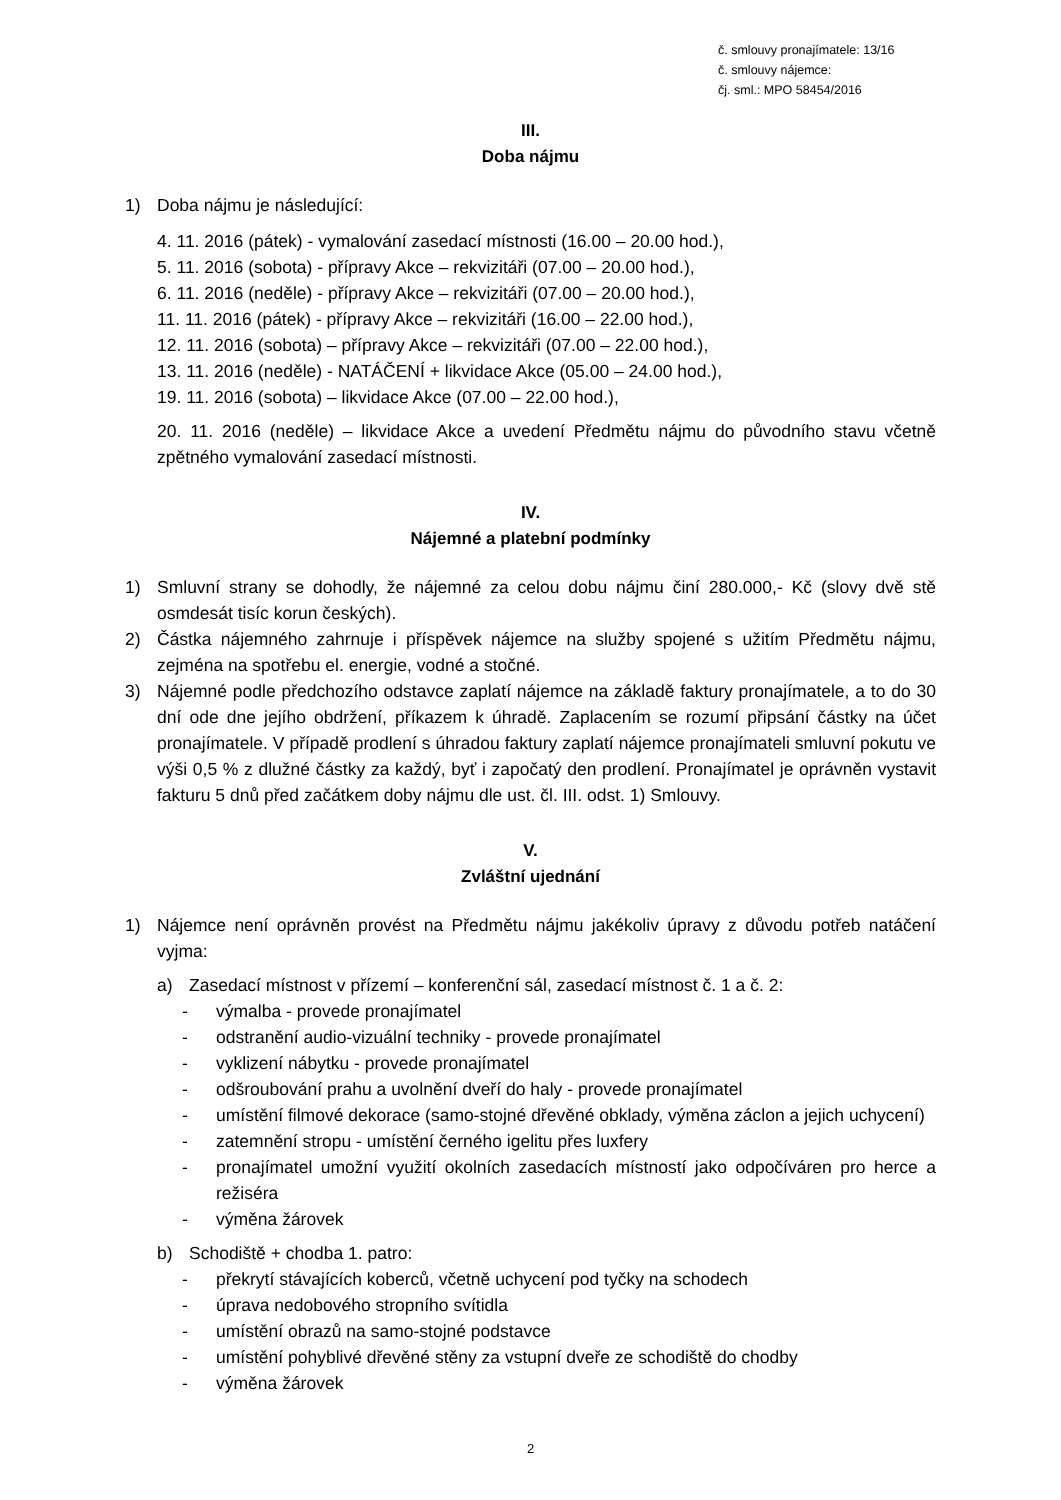č. smlouvy pronajímatele: 13/16
č. smlouvy nájemce:
čj. sml.: MPO 58454/2016
III.
Doba nájmu
1) Doba nájmu je následující:
4. 11. 2016 (pátek) - vymalování zasedací místnosti (16.00 – 20.00 hod.),
5. 11. 2016 (sobota) - přípravy Akce – rekvizitáři (07.00 – 20.00 hod.),
6. 11. 2016 (neděle) - přípravy Akce – rekvizitáři (07.00 – 20.00 hod.),
11. 11. 2016 (pátek) - přípravy Akce – rekvizitáři (16.00 – 22.00 hod.),
12. 11. 2016 (sobota) – přípravy Akce – rekvizitáři (07.00 – 22.00 hod.),
13. 11. 2016 (neděle) - NATÁČENÍ + likvidace Akce (05.00 – 24.00 hod.),
19. 11. 2016 (sobota) – likvidace Akce (07.00 – 22.00 hod.),
20. 11. 2016 (neděle) – likvidace Akce a uvedení Předmětu nájmu do původního stavu včetně zpětného vymalování zasedací místnosti.
IV.
Nájemné a platební podmínky
1) Smluvní strany se dohodly, že nájemné za celou dobu nájmu činí 280.000,- Kč (slovy dvě stě osmdesát tisíc korun českých).
2) Částka nájemného zahrnuje i příspěvek nájemce na služby spojené s užitím Předmětu nájmu, zejména na spotřebu el. energie, vodné a stočné.
3) Nájemné podle předchozího odstavce zaplatí nájemce na základě faktury pronajímatele, a to do 30 dní ode dne jejího obdržení, příkazem k úhradě. Zaplacením se rozumí připsání částky na účet pronajímatele. V případě prodlení s úhradou faktury zaplatí nájemce pronajímateli smluvní pokutu ve výši 0,5 % z dlužné částky za každý, byť i započatý den prodlení. Pronajímatel je oprávněn vystavit fakturu 5 dnů před začátkem doby nájmu dle ust. čl. III. odst. 1) Smlouvy.
V.
Zvláštní ujednání
1) Nájemce není oprávněn provést na Předmětu nájmu jakékoliv úpravy z důvodu potřeb natáčení vyjma:
a) Zasedací místnost v přízemí – konferenční sál, zasedací místnost č. 1 a č. 2:
- výmalba - provede pronajímatel
- odstranění audio-vizuální techniky - provede pronajímatel
- vyklizení nábytku - provede pronajímatel
- odšroubování prahu a uvolnění dveří do haly - provede pronajímatel
- umístění filmové dekorace (samo-stojné dřevěné obklady, výměna záclon a jejich uchycení)
- zatemnění stropu - umístění černého igelitu přes luxfery
- pronajímatel umožní využití okolních zasedacích místností jako odpočíváren pro herce a režiséra
- výměna žárovek
b) Schodiště + chodba 1. patro:
- překrytí stávajících koberců, včetně uchycení pod tyčky na schodech
- úprava nedobového stropního svítidla
- umístění obrazů na samo-stojné podstavce
- umístění pohyblivé dřevěné stěny za vstupní dveře ze schodiště do chodby
- výměna žárovek
2